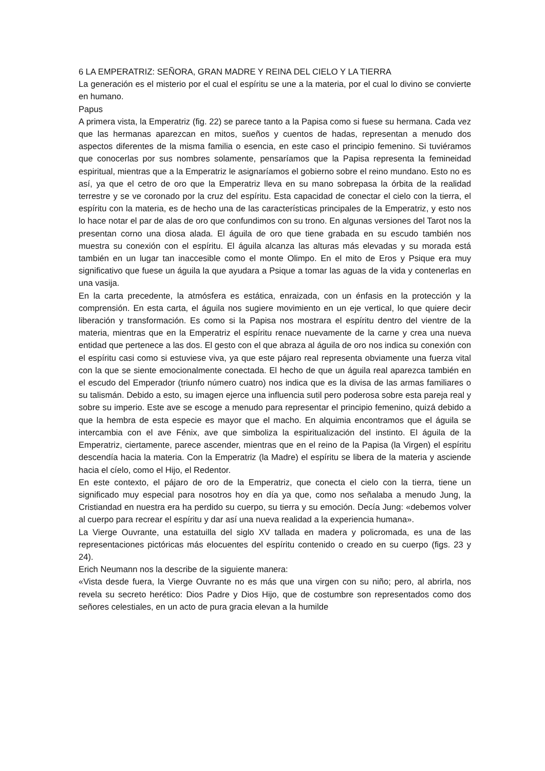6 LA EMPERATRIZ: SEÑORA, GRAN MADRE Y REINA DEL CIELO Y LA TIERRA
La generación es el misterio por el cual el espíritu se une a la materia, por el cual lo divino se convierte en humano.
Papus
A primera vista, la Emperatriz (fig. 22) se parece tanto a la Papisa como si fuese su hermana. Cada vez que las hermanas aparezcan en mitos, sueños y cuentos de hadas, representan a menudo dos aspectos diferentes de la misma familia o esencia, en este caso el principio femenino. Si tuviéramos que conocerlas por sus nombres solamente, pensaríamos que la Papisa representa la femineidad espiritual, mientras que a la Emperatriz le asignaríamos el gobierno sobre el reino mundano. Esto no es así, ya que el cetro de oro que la Emperatriz lleva en su mano sobrepasa la órbita de la realidad terrestre y se ve coronado por la cruz del espíritu. Esta capacidad de conectar el cielo con la tierra, el espíritu con la materia, es de hecho una de las características principales de la Emperatriz, y esto nos lo hace notar el par de alas de oro que confundimos con su trono. En algunas versiones del Tarot nos la presentan corno una diosa alada. El águila de oro que tiene grabada en su escudo también nos muestra su conexión con el espíritu. El águila alcanza las alturas más elevadas y su morada está también en un lugar tan inaccesible como el monte Olimpo. En el mito de Eros y Psique era muy significativo que fuese un águila la que ayudara a Psique a tomar las aguas de la vida y contenerlas en una vasija.
En la carta precedente, la atmósfera es estática, enraizada, con un énfasis en la protección y la comprensión. En esta carta, el águila nos sugiere movimiento en un eje vertical, lo que quiere decir liberación y transformación. Es como si la Papisa nos mostrara el espíritu dentro del vientre de la materia, mientras que en la Emperatriz el espíritu renace nuevamente de la carne y crea una nueva entidad que pertenece a las dos. El gesto con el que abraza al águila de oro nos indica su conexión con el espíritu casi como si estuviese viva, ya que este pájaro real representa obviamente una fuerza vital con la que se siente emocionalmente conectada. El hecho de que un águila real aparezca también en el escudo del Emperador (triunfo número cuatro) nos indica que es la divisa de las armas familiares o su talismán. Debido a esto, su imagen ejerce una influencia sutil pero poderosa sobre esta pareja real y sobre su imperio. Este ave se escoge a menudo para representar el principio femenino, quizá debido a que la hembra de esta especie es mayor que el macho. En alquimia encontramos que el águila se intercambia con el ave Fénix, ave que simboliza la espiritualización del instinto. El águila de la Emperatriz, ciertamente, parece ascender, mientras que en el reino de la Papisa (la Virgen) el espíritu descendía hacia la materia. Con la Emperatriz (la Madre) el espíritu se libera de la materia y asciende hacia el cíelo, como el Hijo, el Redentor.
En este contexto, el pájaro de oro de la Emperatriz, que conecta el cielo con la tierra, tiene un significado muy especial para nosotros hoy en día ya que, como nos señalaba a menudo Jung, la Cristiandad en nuestra era ha perdido su cuerpo, su tierra y su emoción. Decía Jung: «debemos volver al cuerpo para recrear el espíritu y dar así una nueva realidad a la experiencia humana».
La Vierge Ouvrante, una estatuilla del siglo XV tallada en madera y policromada, es una de las representaciones pictóricas más elocuentes del espíritu contenido o creado en su cuerpo (figs. 23 y 24).
Erich Neumann nos la describe de la siguiente manera:
«Vista desde fuera, la Vierge Ouvrante no es más que una virgen con su niño; pero, al abrirla, nos revela su secreto herético: Dios Padre y Dios Hijo, que de costumbre son representados como dos señores celestiales, en un acto de pura gracia elevan a la humilde